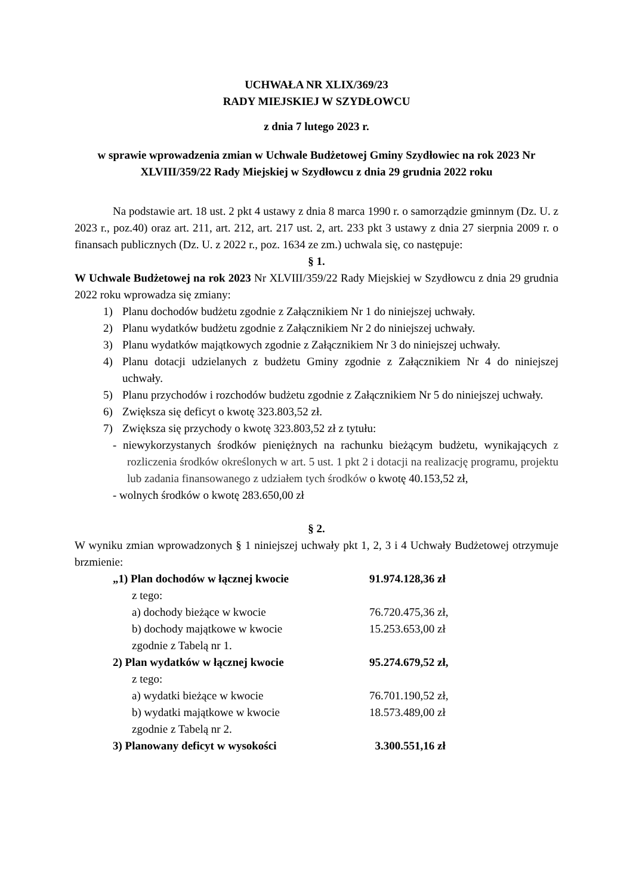UCHWAŁA NR XLIX/369/23
RADY MIEJSKIEJ W SZYDŁOWCU
z dnia 7 lutego 2023 r.
w sprawie wprowadzenia zmian w Uchwale Budżetowej Gminy Szydłowiec na rok 2023 Nr XLVIII/359/22 Rady Miejskiej w Szydłowcu z dnia 29 grudnia 2022 roku
Na podstawie art. 18 ust. 2 pkt 4 ustawy z dnia 8 marca 1990 r. o samorządzie gminnym (Dz. U. z 2023 r., poz.40) oraz art. 211, art. 212, art. 217 ust. 2, art. 233 pkt 3 ustawy z dnia 27 sierpnia 2009 r. o finansach publicznych (Dz. U. z 2022 r., poz. 1634 ze zm.) uchwala się, co następuje:
§ 1.
W Uchwale Budżetowej na rok 2023 Nr XLVIII/359/22 Rady Miejskiej w Szydłowcu z dnia 29 grudnia 2022 roku wprowadza się zmiany:
1) Planu dochodów budżetu zgodnie z Załącznikiem Nr 1 do niniejszej uchwały.
2) Planu wydatków budżetu zgodnie z Załącznikiem Nr 2 do niniejszej uchwały.
3) Planu wydatków majątkowych zgodnie z Załącznikiem Nr 3 do niniejszej uchwały.
4) Planu dotacji udzielanych z budżetu Gminy zgodnie z Załącznikiem Nr 4 do niniejszej uchwały.
5) Planu przychodów i rozchodów budżetu zgodnie z Załącznikiem Nr 5 do niniejszej uchwały.
6) Zwiększa się deficyt o kwotę 323.803,52 zł.
7) Zwiększa się przychody o kwotę 323.803,52 zł z tytułu:
- niewykorzystanych środków pieniężnych na rachunku bieżącym budżetu, wynikających z rozliczenia środków określonych w art. 5 ust. 1 pkt 2 i dotacji na realizację programu, projektu lub zadania finansowanego z udziałem tych środków o kwotę 40.153,52 zł,
- wolnych środków o kwotę 283.650,00 zł
§ 2.
W wyniku zmian wprowadzonych § 1 niniejszej uchwały pkt 1, 2, 3 i 4 Uchwały Budżetowej otrzymuje brzmienie:
„1) Plan dochodów w łącznej kwocie 91.974.128,36 zł
z tego:
a) dochody bieżące w kwocie 76.720.475,36 zł,
b) dochody majątkowe w kwocie 15.253.653,00 zł
zgodnie z Tabelą nr 1.
2) Plan wydatków w łącznej kwocie 95.274.679,52 zł,
z tego:
a) wydatki bieżące w kwocie 76.701.190,52 zł,
b) wydatki majątkowe w kwocie 18.573.489,00 zł
zgodnie z Tabelą nr 2.
3) Planowany deficyt w wysokości 3.300.551,16 zł